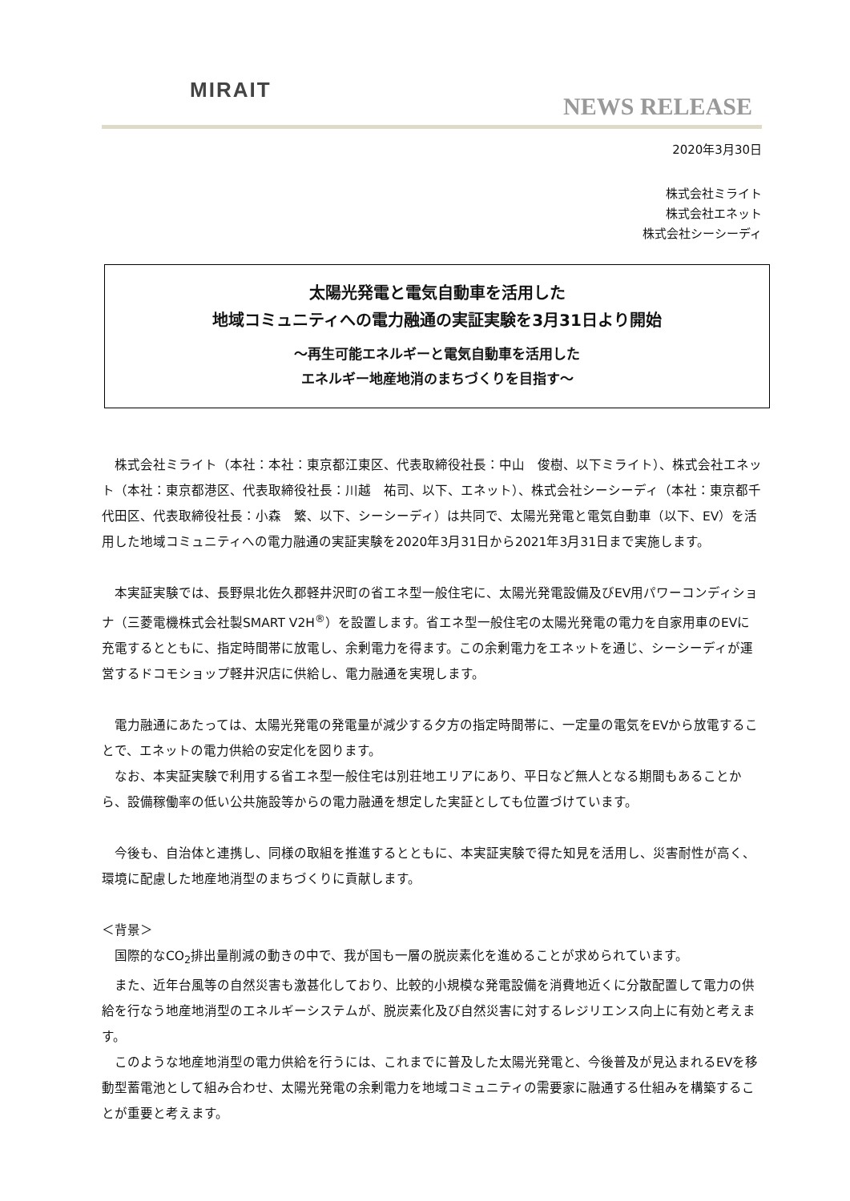MIRAIT
NEWS RELEASE
2020年3月30日
株式会社ミライト
株式会社エネット
株式会社シーシーディ
太陽光発電と電気自動車を活用した
地域コミュニティへの電力融通の実証実験を3月31日より開始
～再生可能エネルギーと電気自動車を活用した
エネルギー地産地消のまちづくりを目指す～
　株式会社ミライト（本社：本社：東京都江東区、代表取締役社長：中山　俊樹、以下ミライト）、株式会社エネット（本社：東京都港区、代表取締役社長：川越　祐司、以下、エネット）、株式会社シーシーディ（本社：東京都千代田区、代表取締役社長：小森　繁、以下、シーシーディ）は共同で、太陽光発電と電気自動車（以下、EV）を活用した地域コミュニティへの電力融通の実証実験を2020年3月31日から2021年3月31日まで実施します。
　本実証実験では、長野県北佐久郡軽井沢町の省エネ型一般住宅に、太陽光発電設備及びEV用パワーコンディショナ（三菱電機株式会社製SMART V2H<sup>®</sup>）を設置します。省エネ型一般住宅の太陽光発電の電力を自家用車のEVに充電するとともに、指定時間帯に放電し、余剰電力を得ます。この余剰電力をエネットを通じ、シーシーディが運営するドコモショップ軽井沢店に供給し、電力融通を実現します。
　電力融通にあたっては、太陽光発電の発電量が減少する夕方の指定時間帯に、一定量の電気をEVから放電することで、エネットの電力供給の安定化を図ります。
　なお、本実証実験で利用する省エネ型一般住宅は別荘地エリアにあり、平日など無人となる期間もあることから、設備稼働率の低い公共施設等からの電力融通を想定した実証としても位置づけています。
　今後も、自治体と連携し、同様の取組を推進するとともに、本実証実験で得た知見を活用し、災害耐性が高く、環境に配慮した地産地消型のまちづくりに貢献します。
＜背景＞
　国際的なCO<sub>2</sub>排出量削減の動きの中で、我が国も一層の脱炭素化を進めることが求められています。
　また、近年台風等の自然災害も激甚化しており、比較的小規模な発電設備を消費地近くに分散配置して電力の供給を行なう地産地消型のエネルギーシステムが、脱炭素化及び自然災害に対するレジリエンス向上に有効と考えます。
　このような地産地消型の電力供給を行うには、これまでに普及した太陽光発電と、今後普及が見込まれるEVを移動型蓄電池として組み合わせ、太陽光発電の余剰電力を地域コミュニティの需要家に融通する仕組みを構築することが重要と考えます。